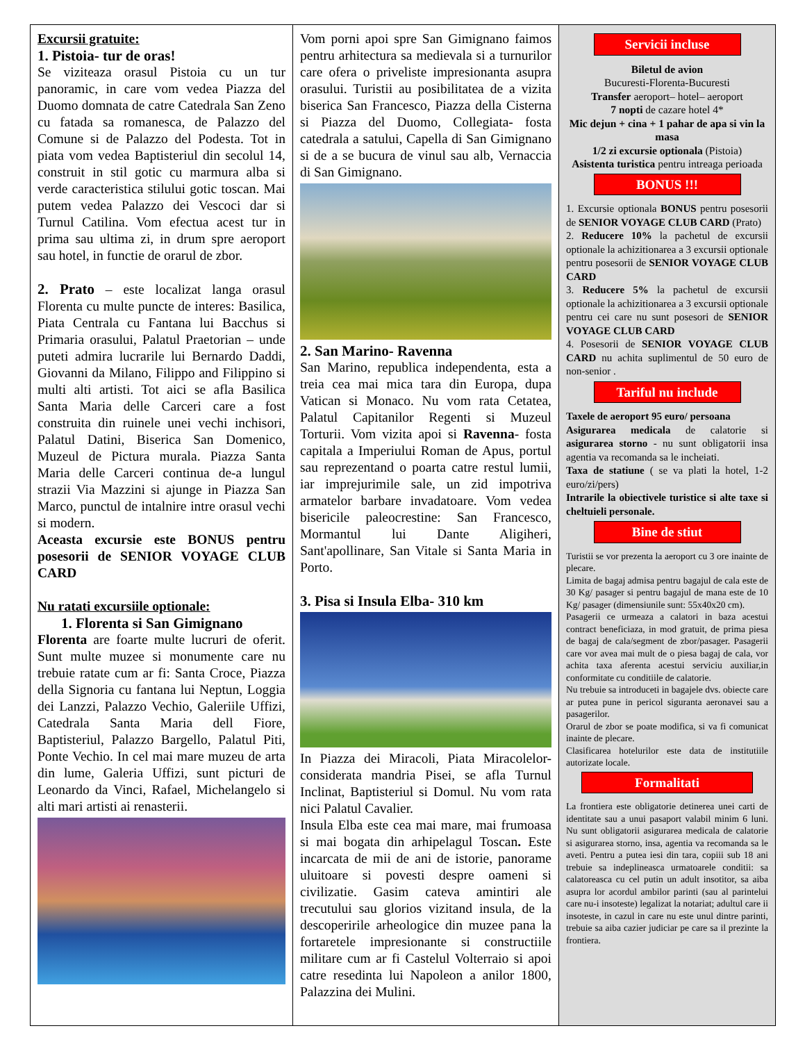Excursii gratuite:
1. Pistoia- tur de oras!
Se viziteaza orasul Pistoia cu un tur panoramic, in care vom vedea Piazza del Duomo domnata de catre Catedrala San Zeno cu fatada sa romanesca, de Palazzo del Comune si de Palazzo del Podesta. Tot in piata vom vedea Baptisteriul din secolul 14, construit in stil gotic cu marmura alba si verde caracteristica stilului gotic toscan. Mai putem vedea Palazzo dei Vescoci dar si Turnul Catilina. Vom efectua acest tur in prima sau ultima zi, in drum spre aeroport sau hotel, in functie de orarul de zbor.
2. Prato – este localizat langa orasul Florenta cu multe puncte de interes: Basilica, Piata Centrala cu Fantana lui Bacchus si Primaria orasului, Palatul Praetorian – unde puteti admira lucrarile lui Bernardo Daddi, Giovanni da Milano, Filippo and Filippino si multi alti artisti. Tot aici se afla Basilica Santa Maria delle Carceri care a fost construita din ruinele unei vechi inchisori, Palatul Datini, Biserica San Domenico, Muzeul de Pictura murala. Piazza Santa Maria delle Carceri continua de-a lungul strazii Via Mazzini si ajunge in Piazza San Marco, punctul de intalnire intre orasul vechi si modern.
Aceasta excursie este BONUS pentru posesorii de SENIOR VOYAGE CLUB CARD
Nu ratati excursiile optionale:
1. Florenta si San Gimignano
Florenta are foarte multe lucruri de oferit. Sunt multe muzee si monumente care nu trebuie ratate cum ar fi: Santa Croce, Piazza della Signoria cu fantana lui Neptun, Loggia dei Lanzzi, Palazzo Vechio, Galeriile Uffizi, Catedrala Santa Maria dell Fiore, Baptisteriul, Palazzo Bargello, Palatul Piti, Ponte Vechio. In cel mai mare muzeu de arta din lume, Galeria Uffizi, sunt picturi de Leonardo da Vinci, Rafael, Michelangelo si alti mari artisti ai renasterii.
Vom porni apoi spre San Gimignano faimos pentru arhitectura sa medievala si a turnurilor care ofera o priveliste impresionanta asupra orasului. Turistii au posibilitatea de a vizita biserica San Francesco, Piazza della Cisterna si Piazza del Duomo, Collegiata- fosta catedrala a satului, Capella di San Gimignano si de a se bucura de vinul sau alb, Vernaccia di San Gimignano.
2. San Marino- Ravenna
San Marino, republica independenta, esta a treia cea mai mica tara din Europa, dupa Vatican si Monaco. Nu vom rata Cetatea, Palatul Capitanilor Regenti si Muzeul Torturii. Vom vizita apoi si Ravenna- fosta capitala a Imperiului Roman de Apus, portul sau reprezentand o poarta catre restul lumii, iar imprejurimile sale, un zid impotriva armatelor barbare invadatoare. Vom vedea bisericile paleocrestine: San Francesco, Mormantul lui Dante Aligiheri, Sant'apollinare, San Vitale si Santa Maria in Porto.
3. Pisa si Insula Elba- 310 km
In Piazza dei Miracoli, Piata Miracolelor- considerata mandria Pisei, se afla Turnul Inclinat, Baptisteriul si Domul. Nu vom rata nici Palatul Cavalier.
Insula Elba este cea mai mare, mai frumoasa si mai bogata din arhipelagul Toscan. Este incarcata de mii de ani de istorie, panorame uluitoare si povesti despre oameni si civilizatie. Gasim cateva amintiri ale trecutului sau glorios vizitand insula, de la descoperirile arheologice din muzee pana la fortaretele impresionante si constructiile militare cum ar fi Castelul Volterraio si apoi catre resedinta lui Napoleon a anilor 1800, Palazzina dei Mulini.
Servicii incluse
Biletul de avion
Bucuresti-Florenta-Bucuresti
Transfer aeroport– hotel– aeroport
7 nopti de cazare hotel 4*
Mic dejun + cina + 1 pahar de apa si vin la masa
1/2 zi excursie optionala (Pistoia)
Asistenta turistica pentru intreaga perioada
BONUS !!!
1. Excursie optionala BONUS pentru posesorii de SENIOR VOYAGE CLUB CARD (Prato)
2. Reducere 10% la pachetul de excursii optionale la achizitionarea a 3 excursii optionale pentru posesorii de SENIOR VOYAGE CLUB CARD
3. Reducere 5% la pachetul de excursii optionale la achizitionarea a 3 excursii optionale pentru cei care nu sunt posesori de SENIOR VOYAGE CLUB CARD
4. Posesorii de SENIOR VOYAGE CLUB CARD nu achita suplimentul de 50 euro de non-senior .
Tariful nu include
Taxele de aeroport 95 euro/ persoana
Asigurarea medicala de calatorie si asigurarea storno - nu sunt obligatorii insa agentia va recomanda sa le incheiati.
Taxa de statiune ( se va plati la hotel, 1-2 euro/zi/pers)
Intrarile la obiectivele turistice si alte taxe si cheltuieli personale.
Bine de stiut
Turistii se vor prezenta la aeroport cu 3 ore inainte de plecare.
Limita de bagaj admisa pentru bagajul de cala este de 30 Kg/ pasager si pentru bagajul de mana este de 10 Kg/ pasager (dimensiunile sunt: 55x40x20 cm).
Pasagerii ce urmeaza a calatori in baza acestui contract beneficiaza, in mod gratuit, de prima piesa de bagaj de cala/segment de zbor/pasager. Pasagerii care vor avea mai mult de o piesa bagaj de cala, vor achita taxa aferenta acestui serviciu auxiliar,in conformitate cu conditiile de calatorie.
Nu trebuie sa introduceti in bagajele dvs. obiecte care ar putea pune in pericol siguranta aeronavei sau a pasagerilor.
Orarul de zbor se poate modifica, si va fi comunicat inainte de plecare.
Clasificarea hotelurilor este data de institutiile autorizate locale.
Formalitati
La frontiera este obligatorie detinerea unei carti de identitate sau a unui pasaport valabil minim 6 luni. Nu sunt obligatorii asigurarea medicala de calatorie si asigurarea storno, insa, agentia va recomanda sa le aveti. Pentru a putea iesi din tara, copiii sub 18 ani trebuie sa indeplineasca urmatoarele conditii: sa calatoreasca cu cel putin un adult insotitor, sa aiba asupra lor acordul ambilor parinti (sau al parintelui care nu-i insoteste) legalizat la notariat; adultul care ii insoteste, in cazul in care nu este unul dintre parinti, trebuie sa aiba cazier judiciar pe care sa il prezinte la frontiera.